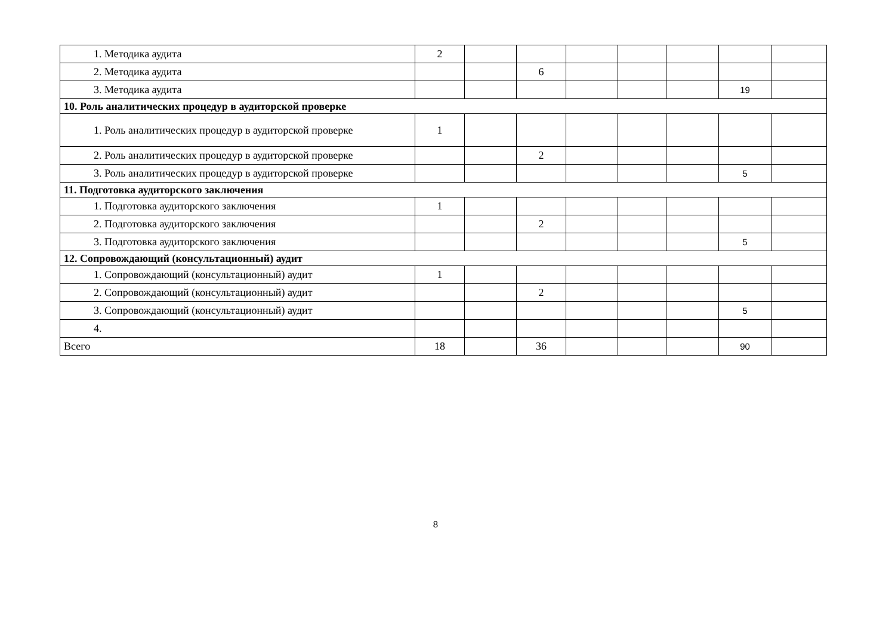| 1. Методика аудита | 2 | | | | | | | |
| 2. Методика аудита | | | 6 | | | | | |
| 3. Методика аудита | | | | | | | 19 | |
| 10. Роль аналитических процедур в аудиторской проверке | | | | | | | | |
| 1. Роль аналитических процедур в аудиторской проверке | 1 | | | | | | | |
| 2. Роль аналитических процедур в аудиторской проверке | | | 2 | | | | | |
| 3. Роль аналитических процедур в аудиторской проверке | | | | | | | 5 | |
| 11. Подготовка аудиторского заключения | | | | | | | | |
| 1. Подготовка аудиторского заключения | 1 | | | | | | | |
| 2. Подготовка аудиторского заключения | | | 2 | | | | | |
| 3. Подготовка аудиторского заключения | | | | | | | 5 | |
| 12. Сопровождающий (консультационный) аудит | | | | | | | | |
| 1. Сопровождающий (консультационный) аудит | 1 | | | | | | | |
| 2. Сопровождающий (консультационный) аудит | | | 2 | | | | | |
| 3. Сопровождающий (консультационный) аудит | | | | | | | 5 | |
| 4. | | | | | | | | |
| Всего | 18 | | 36 | | | | 90 | |
8